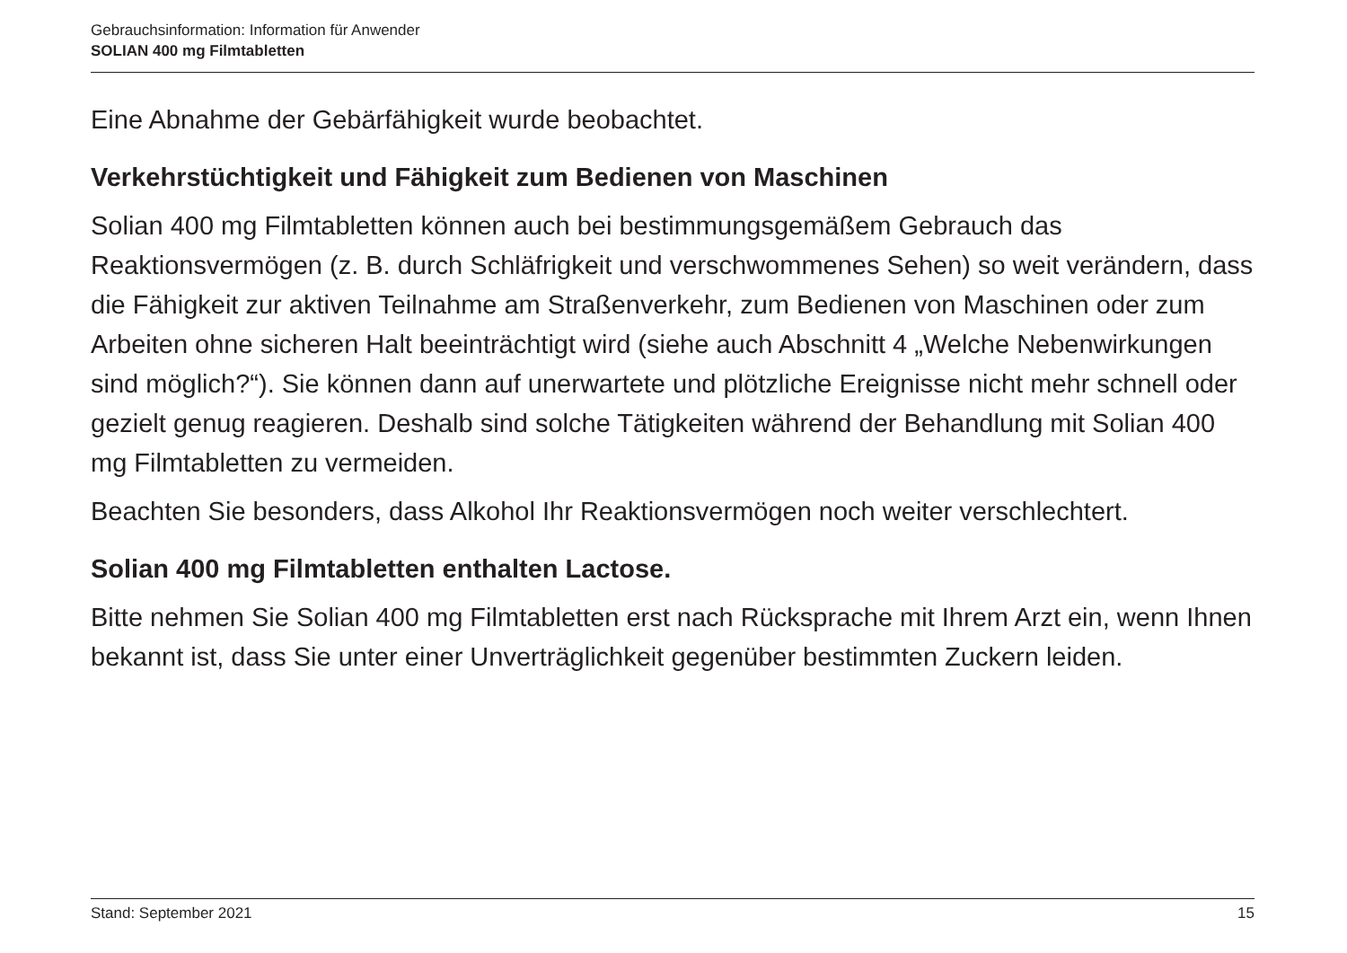Gebrauchsinformation: Information für Anwender
SOLIAN 400 mg Filmtabletten
Eine Abnahme der Gebärfähigkeit wurde beobachtet.
Verkehrstüchtigkeit und Fähigkeit zum Bedienen von Maschinen
Solian 400 mg Filmtabletten können auch bei bestimmungsgemäßem Gebrauch das Reaktionsvermögen (z. B. durch Schläfrigkeit und verschwommenes Sehen) so weit verändern, dass die Fähigkeit zur aktiven Teilnahme am Straßenverkehr, zum Bedienen von Maschinen oder zum Arbeiten ohne sicheren Halt beeinträchtigt wird (siehe auch Abschnitt 4 „Welche Nebenwirkungen sind möglich?“). Sie können dann auf unerwartete und plötzliche Ereignisse nicht mehr schnell oder gezielt genug reagieren. Deshalb sind solche Tätigkeiten während der Behandlung mit Solian 400 mg Filmtabletten zu vermeiden.
Beachten Sie besonders, dass Alkohol Ihr Reaktionsvermögen noch weiter verschlechtert.
Solian 400 mg Filmtabletten enthalten Lactose.
Bitte nehmen Sie Solian 400 mg Filmtabletten erst nach Rücksprache mit Ihrem Arzt ein, wenn Ihnen bekannt ist, dass Sie unter einer Unverträglichkeit gegenüber bestimmten Zuckern leiden.
Stand: September 2021 15